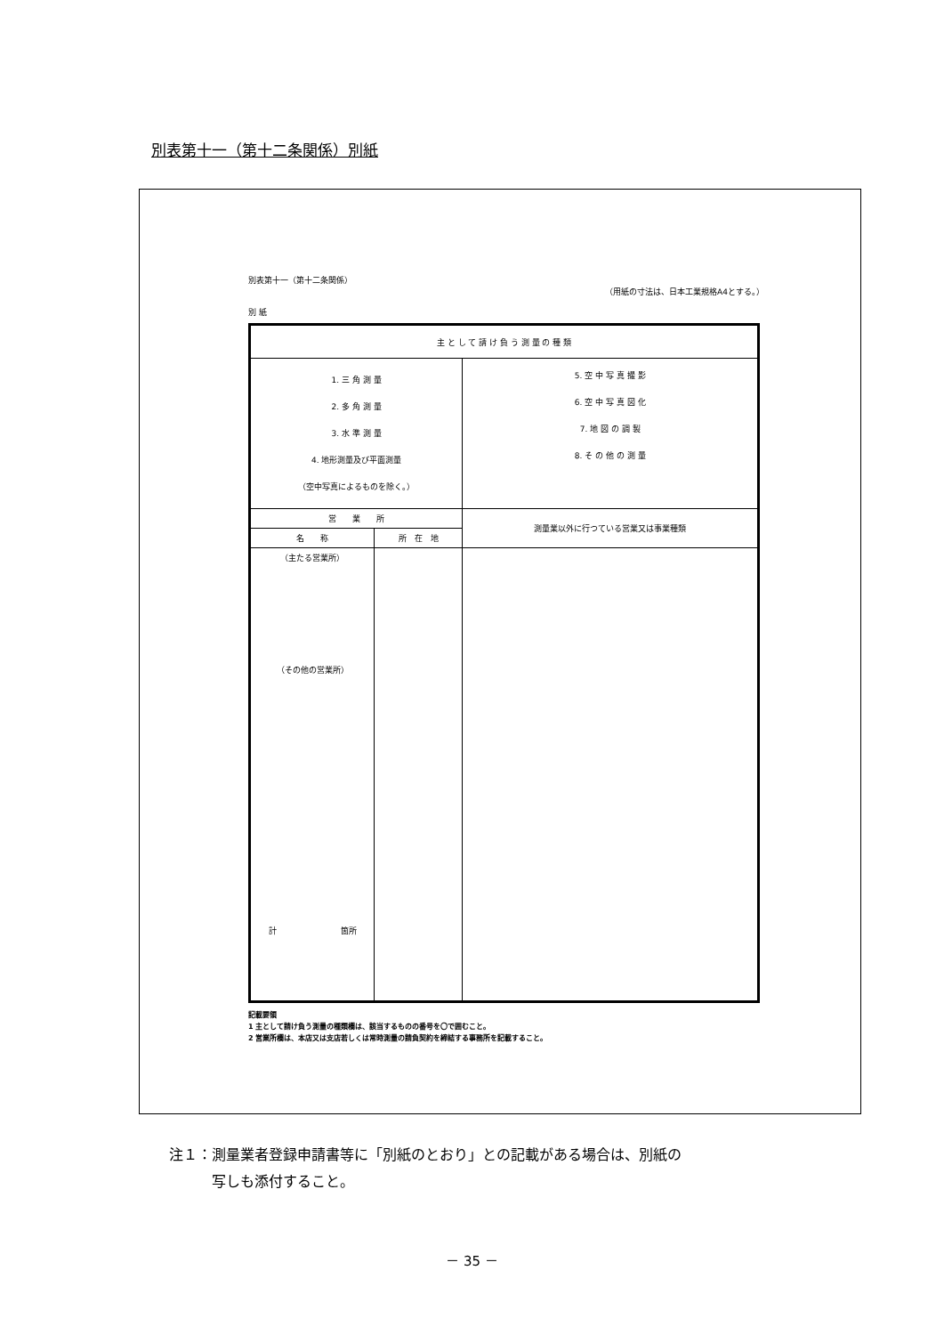別表第十一（第十二条関係）別紙
別表第十一（第十二条関係）
（用紙の寸法は、日本工業規格A4とする。）
別 紙
| 主 と し て 請 け 負 う 測 量 の 種 類 | | |
| 1. 三 角 測 量 2. 多 角 測 量 3. 水 準 測 量 4. 地形測量及び平面測量 （空中写真によるものを除く。） | | 5. 空 中 写 真 撮 影 6. 空 中 写 真 図 化 7. 地 図 の 調 製 8. そ の 他 の 測 量 |
| 営 業 所 | | 測量業以外に行つている営業又は事業種類 |
| 名 称 | 所 在 地 | |
| （主たる営業所） （その他の営業所） 計 箇所 | | |
記載要領
1 主として請け負う測量の種類欄は、該当するものの番号を〇で囲むこと。
2 営業所欄は、本店又は支店若しくは常時測量の請負契約を締結する事務所を記載すること。
注１：測量業者登録申請書等に「別紙のとおり」との記載がある場合は、別紙の
　　　写しも添付すること。
－ 35 －